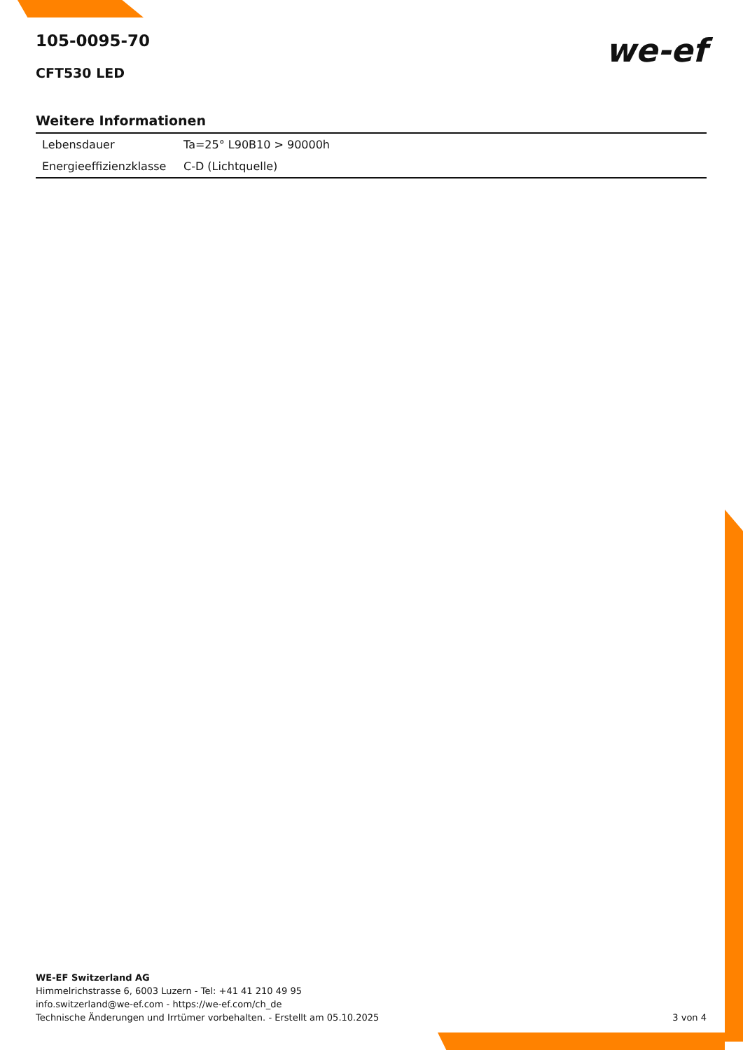we-ef
105-0095-70
CFT530 LED
Weitere Informationen
| Lebensdauer | Ta=25° L90B10 > 90000h |
| Energieeffizienzklasse | C-D (Lichtquelle) |
WE-EF Switzerland AG
Himmelrichstrasse 6, 6003 Luzern - Tel: +41 41 210 49 95
info.switzerland@we-ef.com - https://we-ef.com/ch_de
3 von 4 Technische Änderungen und Irrtümer vorbehalten. - Erstellt am 05.10.2025